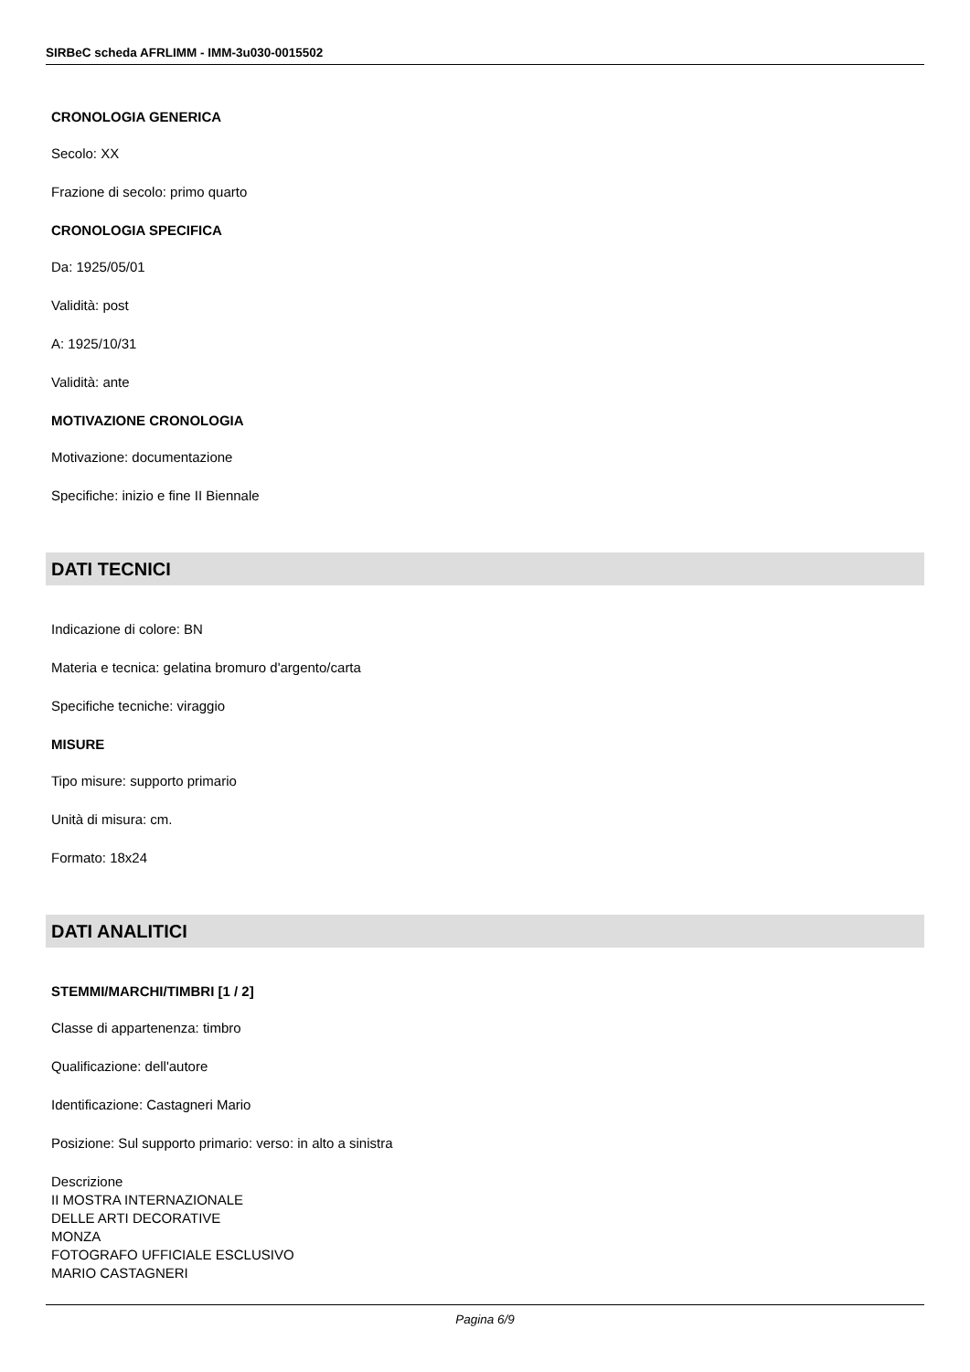SIRBeC scheda AFRLIMM - IMM-3u030-0015502
CRONOLOGIA GENERICA
Secolo: XX
Frazione di secolo: primo quarto
CRONOLOGIA SPECIFICA
Da: 1925/05/01
Validità: post
A: 1925/10/31
Validità: ante
MOTIVAZIONE CRONOLOGIA
Motivazione: documentazione
Specifiche: inizio e fine II Biennale
DATI TECNICI
Indicazione di colore: BN
Materia e tecnica: gelatina bromuro d'argento/carta
Specifiche tecniche: viraggio
MISURE
Tipo misure: supporto primario
Unità di misura: cm.
Formato: 18x24
DATI ANALITICI
STEMMI/MARCHI/TIMBRI [1 / 2]
Classe di appartenenza: timbro
Qualificazione: dell'autore
Identificazione: Castagneri Mario
Posizione: Sul supporto primario: verso: in alto a sinistra
Descrizione
II MOSTRA INTERNAZIONALE
DELLE ARTI DECORATIVE
MONZA
FOTOGRAFO UFFICIALE ESCLUSIVO
MARIO CASTAGNERI
Pagina 6/9